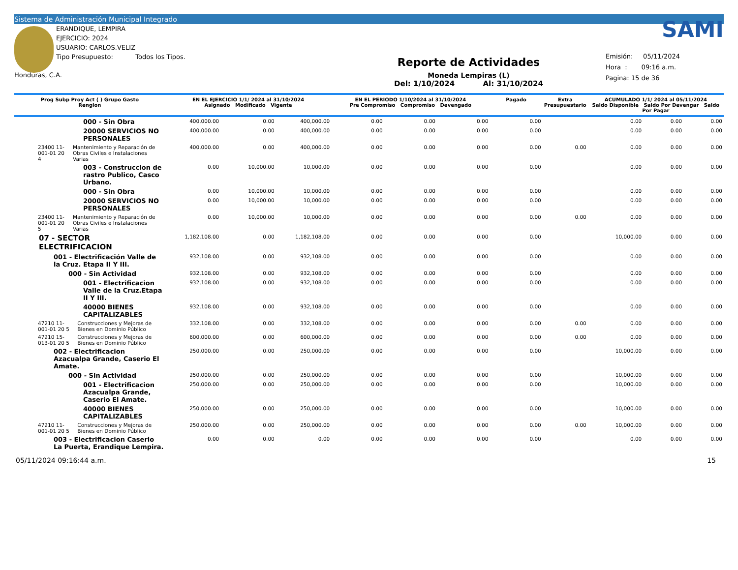Sistema de Administración Municipal Integrado
ERANDIQUE, LEMPIRA
EJERCICIO: 2024
USUARIO: CARLOS.VELIZ
Tipo Presupuesto: Todos los Tipos.
Honduras, C.A.
Reporte de Actividades
Moneda Lempiras (L)
Del: 1/10/2024 Al: 31/10/2024
SAMI
Emisión: 05/11/2024
Hora : 09:16 a.m.
Pagina: 15 de 36
| Prog Subp Proy Act ( ) Grupo Gasto Renglon | EN EL EJERCICIO 1/1/ 2024 al 31/10/2024 Asignado Modificado Vigente | | | EN EL PERIODO 1/10/2024 al 31/10/2024 Pre Compromiso Compromiso Devengado | | | Pagado | Extra Presupuestario | ACUMULADO 1/1/ 2024 al 05/11/2024 Saldo Disponible Saldo Por Devengar Saldo Por Pagar | | |
| --- | --- | --- | --- | --- | --- | --- | --- | --- | --- | --- | --- |
| 000 - Sin Obra | 400,000.00 | 0.00 | 400,000.00 | 0.00 | 0.00 | 0.00 | 0.00 | | 0.00 | 0.00 | 0.00 |
| 20000 SERVICIOS NO PERSONALES | 400,000.00 | 0.00 | 400,000.00 | 0.00 | 0.00 | 0.00 | 0.00 | | 0.00 | 0.00 | 0.00 |
| 23400 11-001-01 20 4 Mantenimiento y Reparación de Obras Civiles e Instalaciones Varias | 400,000.00 | 0.00 | 400,000.00 | 0.00 | 0.00 | 0.00 | 0.00 | 0.00 | 0.00 | 0.00 | 0.00 |
| 003 - Construccion de rastro Publico, Casco Urbano. | 0.00 | 10,000.00 | 10,000.00 | 0.00 | 0.00 | 0.00 | 0.00 | | 0.00 | 0.00 | 0.00 |
| 000 - Sin Obra | 0.00 | 10,000.00 | 10,000.00 | 0.00 | 0.00 | 0.00 | 0.00 | | 0.00 | 0.00 | 0.00 |
| 20000 SERVICIOS NO PERSONALES | 0.00 | 10,000.00 | 10,000.00 | 0.00 | 0.00 | 0.00 | 0.00 | | 0.00 | 0.00 | 0.00 |
| 23400 11-001-01 20 5 Mantenimiento y Reparación de Obras Civiles e Instalaciones Varias | 0.00 | 10,000.00 | 10,000.00 | 0.00 | 0.00 | 0.00 | 0.00 | 0.00 | 0.00 | 0.00 | 0.00 |
| 07 - SECTOR ELECTRIFICACION | 1,182,108.00 | 0.00 | 1,182,108.00 | 0.00 | 0.00 | 0.00 | 0.00 | | 10,000.00 | 0.00 | 0.00 |
| 001 - Electrificación Valle de la Cruz. Etapa II Y III. | 932,108.00 | 0.00 | 932,108.00 | 0.00 | 0.00 | 0.00 | 0.00 | | 0.00 | 0.00 | 0.00 |
| 000 - Sin Actividad | 932,108.00 | 0.00 | 932,108.00 | 0.00 | 0.00 | 0.00 | 0.00 | | 0.00 | 0.00 | 0.00 |
| 001 - Electrificacion Valle de la Cruz.Etapa II Y III. | 932,108.00 | 0.00 | 932,108.00 | 0.00 | 0.00 | 0.00 | 0.00 | | 0.00 | 0.00 | 0.00 |
| 40000 BIENES CAPITALIZABLES | 932,108.00 | 0.00 | 932,108.00 | 0.00 | 0.00 | 0.00 | 0.00 | | 0.00 | 0.00 | 0.00 |
| 47210 11-001-01 20 5 Construcciones y Mejoras de Bienes en Dominio Público | 332,108.00 | 0.00 | 332,108.00 | 0.00 | 0.00 | 0.00 | 0.00 | 0.00 | 0.00 | 0.00 | 0.00 |
| 47210 15-013-01 20 5 Construcciones y Mejoras de Bienes en Dominio Público | 600,000.00 | 0.00 | 600,000.00 | 0.00 | 0.00 | 0.00 | 0.00 | 0.00 | 0.00 | 0.00 | 0.00 |
| 002 - Electrificacion Azacualpa Grande, Caserio El Amate. | 250,000.00 | 0.00 | 250,000.00 | 0.00 | 0.00 | 0.00 | 0.00 | | 10,000.00 | 0.00 | 0.00 |
| 000 - Sin Actividad | 250,000.00 | 0.00 | 250,000.00 | 0.00 | 0.00 | 0.00 | 0.00 | | 10,000.00 | 0.00 | 0.00 |
| 001 - Electrificacion Azacualpa Grande, Caserio El Amate. | 250,000.00 | 0.00 | 250,000.00 | 0.00 | 0.00 | 0.00 | 0.00 | | 10,000.00 | 0.00 | 0.00 |
| 40000 BIENES CAPITALIZABLES | 250,000.00 | 0.00 | 250,000.00 | 0.00 | 0.00 | 0.00 | 0.00 | | 10,000.00 | 0.00 | 0.00 |
| 47210 11-001-01 20 5 Construcciones y Mejoras de Bienes en Dominio Público | 250,000.00 | 0.00 | 250,000.00 | 0.00 | 0.00 | 0.00 | 0.00 | 0.00 | 10,000.00 | 0.00 | 0.00 |
| 003 - Electrificacion Caserio La Puerta, Erandique Lempira. | 0.00 | 0.00 | 0.00 | 0.00 | 0.00 | 0.00 | 0.00 | | 0.00 | 0.00 | 0.00 |
05/11/2024 09:16:44 a.m. 15